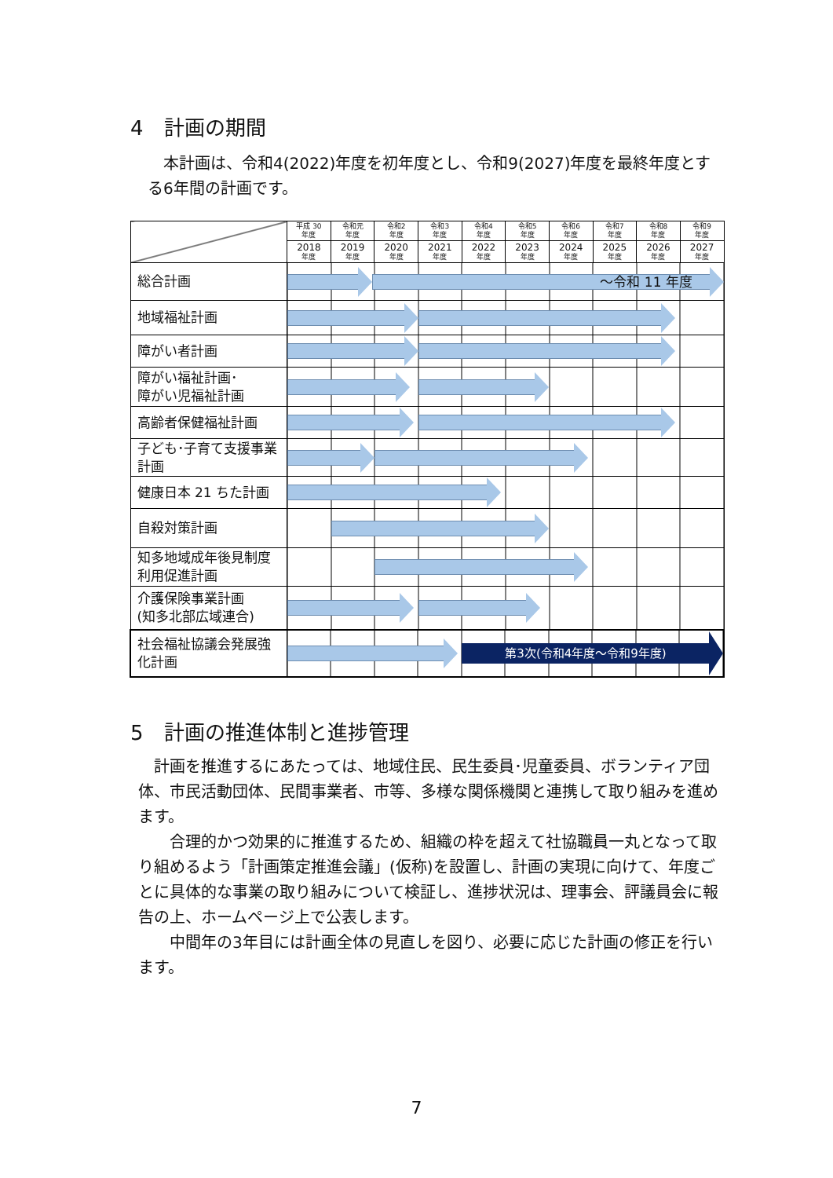4　計画の期間
　本計画は、令和4(2022)年度を初年度とし、令和9(2027)年度を最終年度とする6年間の計画です。
| | 平成 30 年度 | 令和元 年度 | 令和2 年度 | 令和3 年度 | 令和4 年度 | 令和5 年度 | 令和6 年度 | 令和7 年度 | 令和8 年度 | 令和9 年度 |
| | 2018 年度 | 2019 年度 | 2020 年度 | 2021 年度 | 2022 年度 | 2023 年度 | 2024 年度 | 2025 年度 | 2026 年度 | 2027 年度 |
| 総合計画 | ～令和 11 年度 | | | | | | | | | |
| 地域福祉計画 | | | | | | | | | | |
| 障がい者計画 | | | | | | | | | | |
| 障がい福祉計画･ 障がい児福祉計画 | | | | | | | | | | |
| 高齢者保健福祉計画 | | | | | | | | | | |
| 子ども･子育て支援事業計画 | | | | | | | | | | |
| 健康日本 21 ちた計画 | | | | | | | | | | |
| 自殺対策計画 | | | | | | | | | | |
| 知多地域成年後見制度利用促進計画 | | | | | | | | | | |
| 介護保険事業計画 (知多北部広域連合) | | | | | | | | | | |
| 社会福祉協議会発展強化計画 | 第3次(令和4年度～令和9年度) | | | | | | | | | |
5　計画の推進体制と進捗管理
　計画を推進するにあたっては、地域住民、民生委員･児童委員、ボランティア団体、市民活動団体、民間事業者、市等、多様な関係機関と連携して取り組みを進めます。
　　合理的かつ効果的に推進するため、組織の枠を超えて社協職員一丸となって取り組めるよう「計画策定推進会議」(仮称)を設置し、計画の実現に向けて、年度ごとに具体的な事業の取り組みについて検証し、進捗状況は、理事会、評議員会に報告の上、ホームページ上で公表します。
　　中間年の3年目には計画全体の見直しを図り、必要に応じた計画の修正を行います。
7